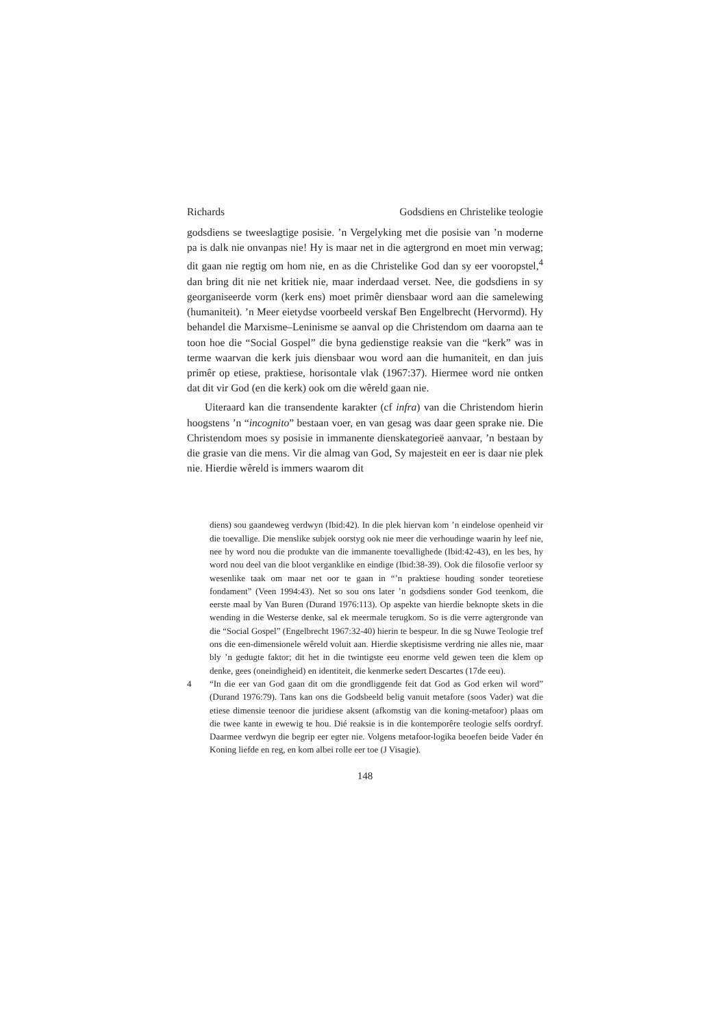Richards Godsdiens en Christelike teologie
godsdiens se tweeslagtige posisie. ’n Vergelyking met die posisie van ’n moderne pa is dalk nie onvanpas nie! Hy is maar net in die agtergrond en moet min verwag; dit gaan nie regtig om hom nie, en as die Christelike God dan sy eer vooropstel,<sup>4</sup> dan bring dit nie net kritiek nie, maar inderdaad verset. Nee, die godsdiens in sy georganiseerde vorm (kerk ens) moet primêr diensbaar word aan die samelewing (humaniteit). ’n Meer eietydse voorbeeld verskaf Ben Engelbrecht (Hervormd). Hy behandel die Marxisme–Leninisme se aanval op die Christendom om daarna aan te toon hoe die “Social Gospel” die byna gedienstige reaksie van die “kerk” was in terme waarvan die kerk juis diensbaar wou word aan die humaniteit, en dan juis primêr op etiese, praktiese, horisontale vlak (1967:37). Hiermee word nie ontken dat dit vir God (en die kerk) ook om die wêreld gaan nie.
Uiteraard kan die transendente karakter (cf infra) van die Christendom hierin hoogstens ’n “incognito” bestaan voer, en van gesag was daar geen sprake nie. Die Christendom moes sy posisie in immanente dienskategorieë aanvaar, ’n bestaan by die grasie van die mens. Vir die almag van God, Sy majesteit en eer is daar nie plek nie. Hierdie wêreld is immers waarom dit
diens) sou gaandeweg verdwyn (Ibid:42). In die plek hiervan kom ’n eindelose openheid vir die toevallige. Die menslike subjek oorstyg ook nie meer die verhoudinge waarin hy leef nie, nee hy word nou die produkte van die immanente toevallighede (Ibid:42-43), en les bes, hy word nou deel van die bloot verganklike en eindige (Ibid:38-39). Ook die filosofie verloor sy wesenlike taak om maar net oor te gaan in “’n praktiese houding sonder teoretiese fondament” (Veen 1994:43). Net so sou ons later ’n godsdiens sonder God teenkom, die eerste maal by Van Buren (Durand 1976:113). Op aspekte van hierdie beknopte skets in die wending in die Westerse denke, sal ek meermale terugkom. So is die verre agtergronde van die “Social Gospel” (Engelbrecht 1967:32-40) hierin te bespeur. In die sg Nuwe Teologie tref ons die een-dimensionele wêreld voluit aan. Hierdie skeptisisme verdring nie alles nie, maar bly ’n gedugte faktor; dit het in die twintigste eeu enorme veld gewen teen die klem op denke, gees (oneindigheid) en identiteit, die kenmerke sedert Descartes (17de eeu).
4 “In die eer van God gaan dit om die grondliggende feit dat God as God erken wil word” (Durand 1976:79). Tans kan ons die Godsbeeld belig vanuit metafore (soos Vader) wat die etiese dimensie teenoor die juridiese aksent (afkomstig van die koning-metafoor) plaas om die twee kante in ewewig te hou. Dié reaksie is in die kontemporêre teologie selfs oordryf. Daarmee verdwyn die begrip eer egter nie. Volgens metafoor-logika beoefen beide Vader én Koning liefde en reg, en kom albei rolle eer toe (J Visagie).
148